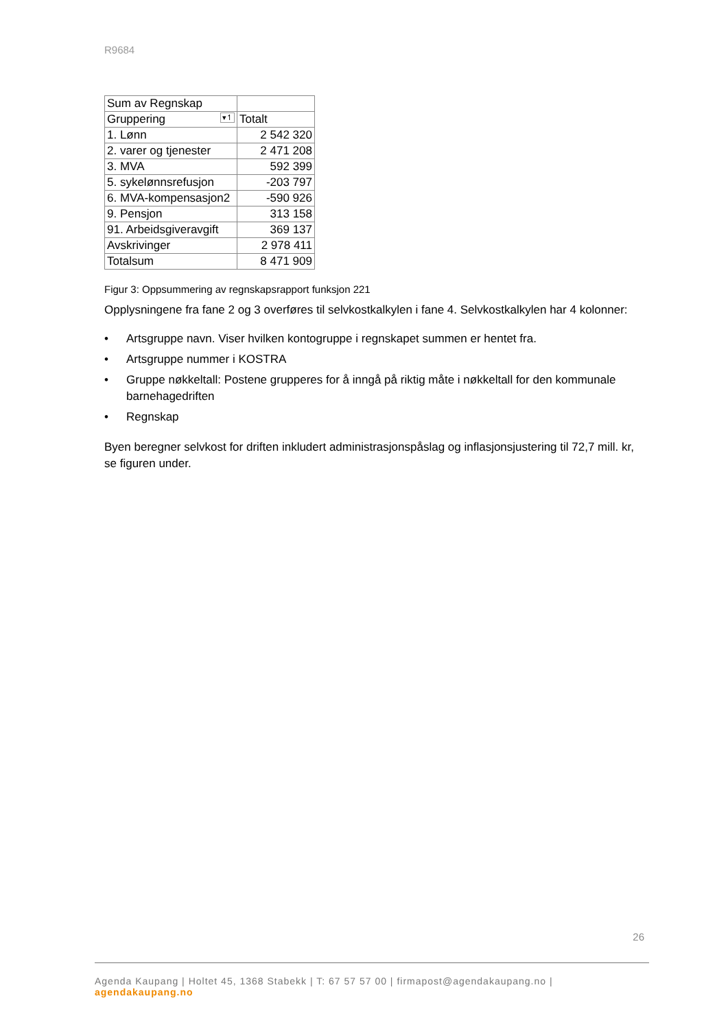R9684
| Sum av Regnskap | |
| Gruppering ▾↿ | Totalt |
| 1. Lønn | 2 542 320 |
| 2. varer og tjenester | 2 471 208 |
| 3. MVA | 592 399 |
| 5. sykelønnsrefusjon | -203 797 |
| 6. MVA-kompensasjon2 | -590 926 |
| 9. Pensjon | 313 158 |
| 91. Arbeidsgiveravgift | 369 137 |
| Avskrivinger | 2 978 411 |
| Totalsum | 8 471 909 |
Figur 3: Oppsummering av regnskapsrapport funksjon 221
Opplysningene fra fane 2 og 3 overføres til selvkostkalkylen i fane 4. Selvkostkalkylen har 4 kolonner:
• Artsgruppe navn. Viser hvilken kontogruppe i regnskapet summen er hentet fra.
• Artsgruppe nummer i KOSTRA
• Gruppe nøkkeltall: Postene grupperes for å inngå på riktig måte i nøkkeltall for den kommunale barnehagedriften
• Regnskap
Byen beregner selvkost for driften inkludert administrasjonspåslag og inflasjonsjustering til 72,7 mill. kr, se figuren under.
26
Agenda Kaupang | Holtet 45, 1368 Stabekk | T: 67 57 57 00 | firmapost@agendakaupang.no | agendakaupang.no